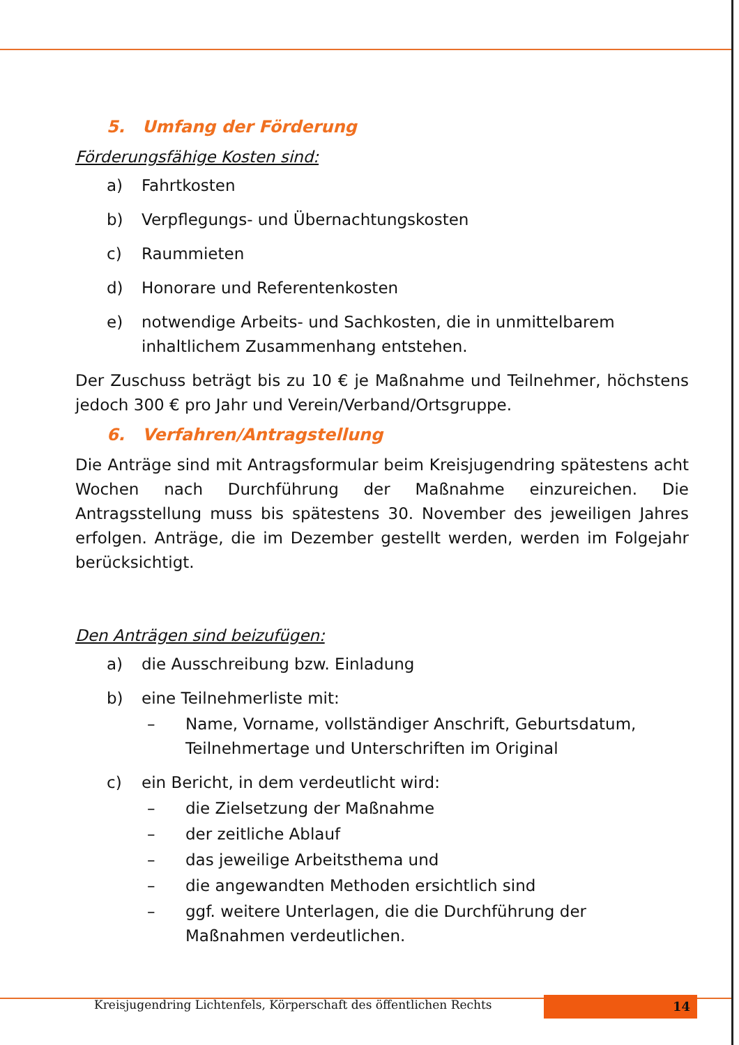5. Umfang der Förderung
Förderungsfähige Kosten sind:
a) Fahrtkosten
b) Verpflegungs- und Übernachtungskosten
c) Raummieten
d) Honorare und Referentenkosten
e) notwendige Arbeits- und Sachkosten, die in unmittelbarem inhaltlichem Zusammenhang entstehen.
Der Zuschuss beträgt bis zu 10 € je Maßnahme und Teilnehmer, höchstens jedoch 300 € pro Jahr und Verein/Verband/Ortsgruppe.
6. Verfahren/Antragstellung
Die Anträge sind mit Antragsformular beim Kreisjugendring spätestens acht Wochen nach Durchführung der Maßnahme einzureichen. Die Antragsstellung muss bis spätestens 30. November des jeweiligen Jahres erfolgen. Anträge, die im Dezember gestellt werden, werden im Folgejahr berücksichtigt.
Den Anträgen sind beizufügen:
a) die Ausschreibung bzw. Einladung
b) eine Teilnehmerliste mit:
– Name, Vorname, vollständiger Anschrift, Geburtsdatum, Teilnehmertage und Unterschriften im Original
c) ein Bericht, in dem verdeutlicht wird:
– die Zielsetzung der Maßnahme
– der zeitliche Ablauf
– das jeweilige Arbeitsthema und
– die angewandten Methoden ersichtlich sind
– ggf. weitere Unterlagen, die die Durchführung der Maßnahmen verdeutlichen.
Kreisjugendring Lichtenfels, Körperschaft des öffentlichen Rechts
14